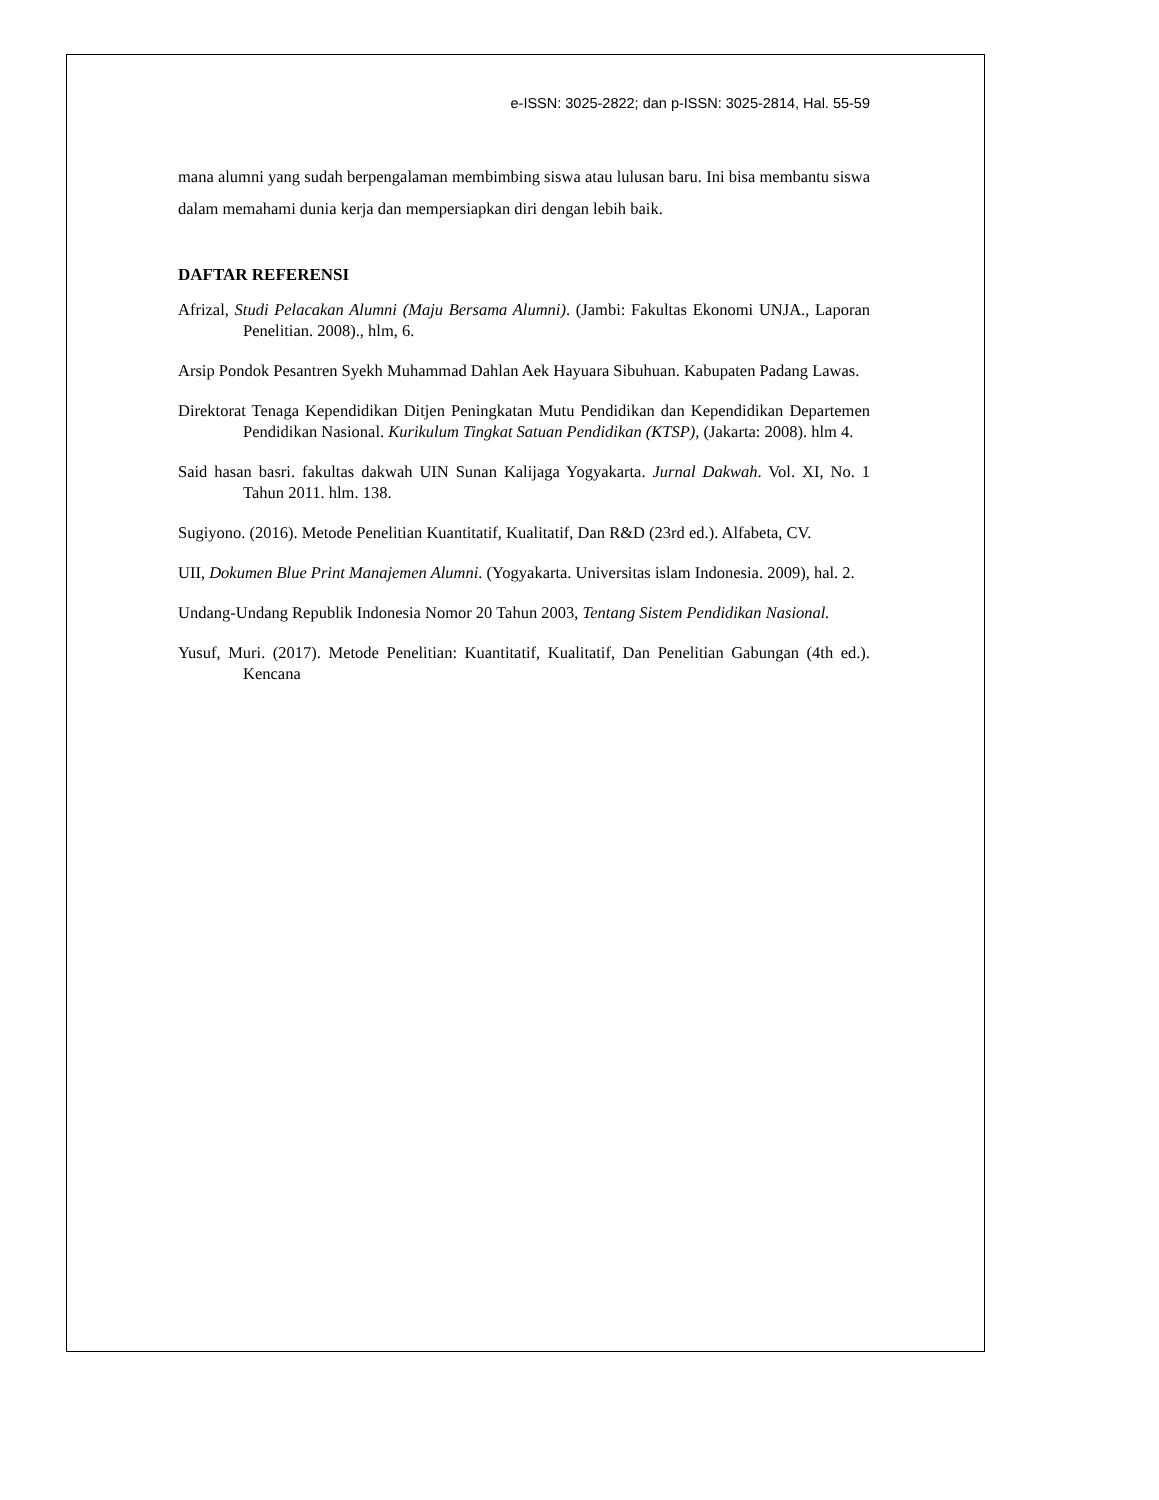e-ISSN: 3025-2822; dan p-ISSN: 3025-2814, Hal. 55-59
mana alumni yang sudah berpengalaman membimbing siswa atau lulusan baru. Ini bisa membantu siswa dalam memahami dunia kerja dan mempersiapkan diri dengan lebih baik.
DAFTAR REFERENSI
Afrizal, Studi Pelacakan Alumni (Maju Bersama Alumni). (Jambi: Fakultas Ekonomi UNJA., Laporan Penelitian. 2008)., hlm, 6.
Arsip Pondok Pesantren Syekh Muhammad Dahlan Aek Hayuara Sibuhuan. Kabupaten Padang Lawas.
Direktorat Tenaga Kependidikan Ditjen Peningkatan Mutu Pendidikan dan Kependidikan Departemen Pendidikan Nasional. Kurikulum Tingkat Satuan Pendidikan (KTSP), (Jakarta: 2008). hlm 4.
Said hasan basri. fakultas dakwah UIN Sunan Kalijaga Yogyakarta. Jurnal Dakwah. Vol. XI, No. 1 Tahun 2011. hlm. 138.
Sugiyono. (2016). Metode Penelitian Kuantitatif, Kualitatif, Dan R&D (23rd ed.). Alfabeta, CV.
UII, Dokumen Blue Print Manajemen Alumni. (Yogyakarta. Universitas islam Indonesia. 2009), hal. 2.
Undang-Undang Republik Indonesia Nomor 20 Tahun 2003, Tentang Sistem Pendidikan Nasional.
Yusuf, Muri. (2017). Metode Penelitian: Kuantitatif, Kualitatif, Dan Penelitian Gabungan (4th ed.). Kencana